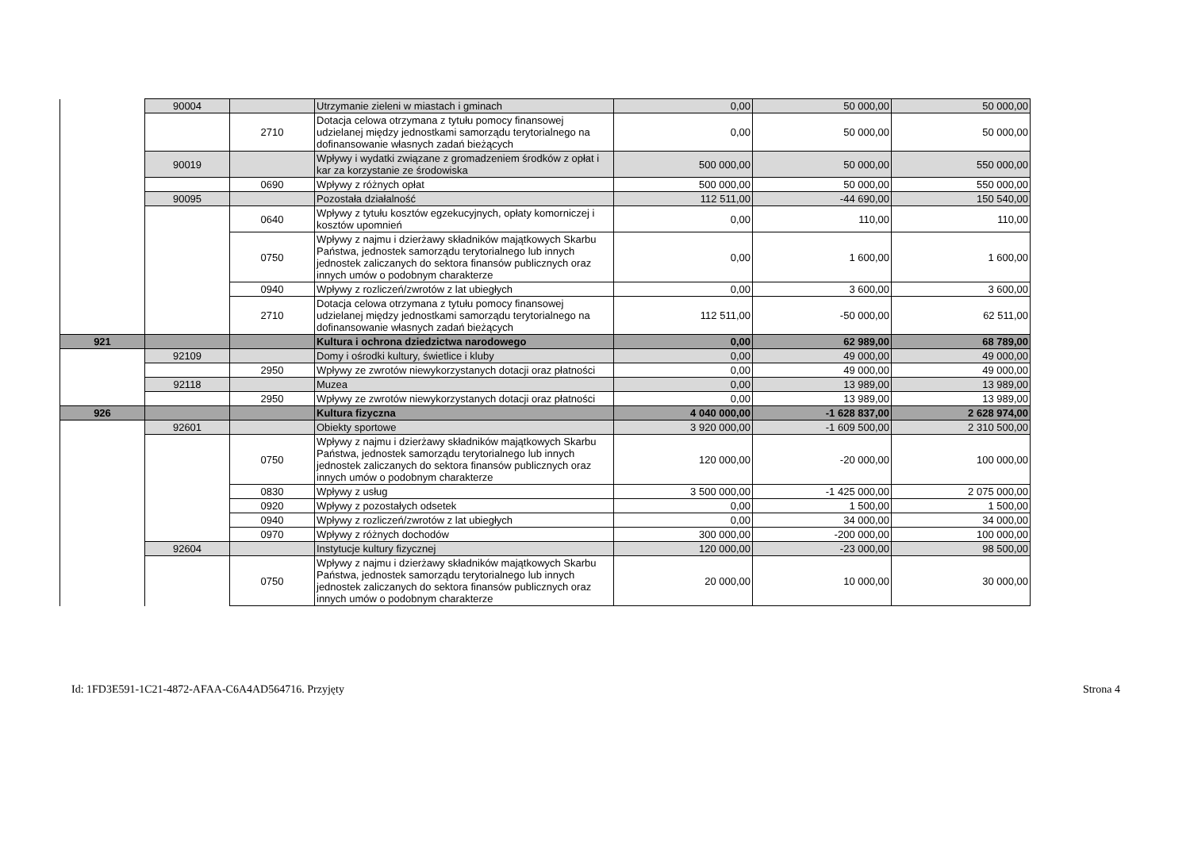| | 90004 | | Utrzymanie zieleni w miastach i gminach | 0,00 | 50 000,00 | 50 000,00 |
| | | 2710 | Dotacja celowa otrzymana z tytułu pomocy finansowej udzielanej między jednostkami samorządu terytorialnego na dofinansowanie własnych zadań bieżących | 0,00 | 50 000,00 | 50 000,00 |
| | 90019 | | Wpływy i wydatki związane z gromadzeniem środków z opłat i kar za korzystanie ze środowiska | 500 000,00 | 50 000,00 | 550 000,00 |
| | | 0690 | Wpływy z różnych opłat | 500 000,00 | 50 000,00 | 550 000,00 |
| | 90095 | | Pozostała działalność | 112 511,00 | -44 690,00 | 150 540,00 |
| | | 0640 | Wpływy z tytułu kosztów egzekucyjnych, opłaty komorniczej i kosztów upomnień | 0,00 | 110,00 | 110,00 |
| | | 0750 | Wpływy z najmu i dzierżawy składników majątkowych Skarbu Państwa, jednostek samorządu terytorialnego lub innych jednostek zaliczanych do sektora finansów publicznych oraz innych umów o podobnym charakterze | 0,00 | 1 600,00 | 1 600,00 |
| | | 0940 | Wpływy z rozliczeń/zwrotów z lat ubiegłych | 0,00 | 3 600,00 | 3 600,00 |
| | | 2710 | Dotacja celowa otrzymana z tytułu pomocy finansowej udzielanej między jednostkami samorządu terytorialnego na dofinansowanie własnych zadań bieżących | 112 511,00 | -50 000,00 | 62 511,00 |
| 921 | | | Kultura i ochrona dziedzictwa narodowego | 0,00 | 62 989,00 | 68 789,00 |
| | 92109 | | Domy i ośrodki kultury, świetlice i kluby | 0,00 | 49 000,00 | 49 000,00 |
| | | 2950 | Wpływy ze zwrotów niewykorzystanych dotacji oraz płatności | 0,00 | 49 000,00 | 49 000,00 |
| | 92118 | | Muzea | 0,00 | 13 989,00 | 13 989,00 |
| | | 2950 | Wpływy ze zwrotów niewykorzystanych dotacji oraz płatności | 0,00 | 13 989,00 | 13 989,00 |
| 926 | | | Kultura fizyczna | 4 040 000,00 | -1 628 837,00 | 2 628 974,00 |
| | 92601 | | Obiekty sportowe | 3 920 000,00 | -1 609 500,00 | 2 310 500,00 |
| | | 0750 | Wpływy z najmu i dzierżawy składników majątkowych Skarbu Państwa, jednostek samorządu terytorialnego lub innych jednostek zaliczanych do sektora finansów publicznych oraz innych umów o podobnym charakterze | 120 000,00 | -20 000,00 | 100 000,00 |
| | | 0830 | Wpływy z usług | 3 500 000,00 | -1 425 000,00 | 2 075 000,00 |
| | | 0920 | Wpływy z pozostałych odsetek | 0,00 | 1 500,00 | 1 500,00 |
| | | 0940 | Wpływy z rozliczeń/zwrotów z lat ubiegłych | 0,00 | 34 000,00 | 34 000,00 |
| | | 0970 | Wpływy z różnych dochodów | 300 000,00 | -200 000,00 | 100 000,00 |
| | 92604 | | Instytucje kultury fizycznej | 120 000,00 | -23 000,00 | 98 500,00 |
| | | 0750 | Wpływy z najmu i dzierżawy składników majątkowych Skarbu Państwa, jednostek samorządu terytorialnego lub innych jednostek zaliczanych do sektora finansów publicznych oraz innych umów o podobnym charakterze | 20 000,00 | 10 000,00 | 30 000,00 |
Id: 1FD3E591-1C21-4872-AFAA-C6A4AD564716. Przyjęty Strona 4